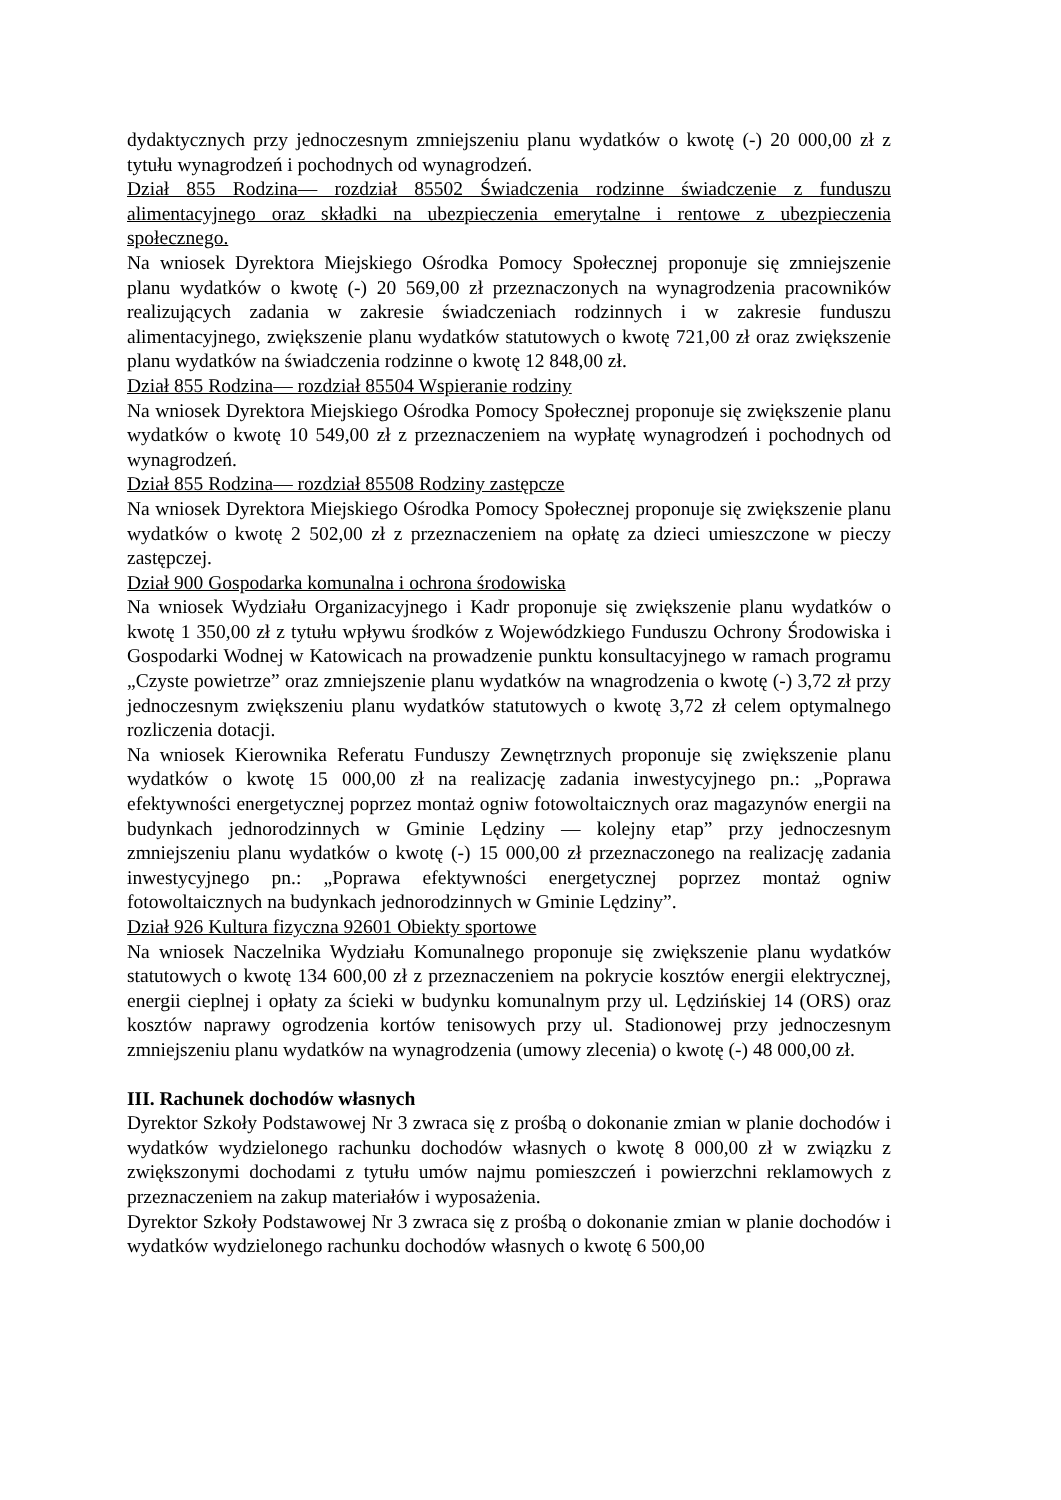dydaktycznych przy jednoczesnym zmniejszeniu planu wydatków o kwotę (-) 20 000,00 zł z tytułu wynagrodzeń i pochodnych od wynagrodzeń.
Dział 855 Rodzina— rozdział 85502 Świadczenia rodzinne świadczenie z funduszu alimentacyjnego oraz składki na ubezpieczenia emerytalne i rentowe z ubezpieczenia społecznego.
Na wniosek Dyrektora Miejskiego Ośrodka Pomocy Społecznej proponuje się zmniejszenie planu wydatków o kwotę (-) 20 569,00 zł przeznaczonych na wynagrodzenia pracowników realizujących zadania w zakresie świadczeniach rodzinnych i w zakresie funduszu alimentacyjnego, zwiększenie planu wydatków statutowych o kwotę 721,00 zł oraz zwiększenie planu wydatków na świadczenia rodzinne o kwotę 12 848,00 zł.
Dział 855 Rodzina— rozdział 85504 Wspieranie rodziny
Na wniosek Dyrektora Miejskiego Ośrodka Pomocy Społecznej proponuje się zwiększenie planu wydatków o kwotę 10 549,00 zł z przeznaczeniem na wypłatę wynagrodzeń i pochodnych od wynagrodzeń.
Dział 855 Rodzina— rozdział 85508 Rodziny zastępcze
Na wniosek Dyrektora Miejskiego Ośrodka Pomocy Społecznej proponuje się zwiększenie planu wydatków o kwotę 2 502,00 zł z przeznaczeniem na opłatę za dzieci umieszczone w pieczy zastępczej.
Dział 900 Gospodarka komunalna i ochrona środowiska
Na wniosek Wydziału Organizacyjnego i Kadr proponuje się zwiększenie planu wydatków o kwotę 1 350,00 zł z tytułu wpływu środków z Wojewódzkiego Funduszu Ochrony Środowiska i Gospodarki Wodnej w Katowicach na prowadzenie punktu konsultacyjnego w ramach programu „Czyste powietrze” oraz zmniejszenie planu wydatków na wnagrodzenia o kwotę (-) 3,72 zł przy jednoczesnym zwiększeniu planu wydatków statutowych o kwotę 3,72 zł celem optymalnego rozliczenia dotacji.
Na wniosek Kierownika Referatu Funduszy Zewnętrznych proponuje się zwiększenie planu wydatków o kwotę 15 000,00 zł na realizację zadania inwestycyjnego pn.: „Poprawa efektywności energetycznej poprzez montaż ogniw fotowoltaicznych oraz magazynów energii na budynkach jednorodzinnych w Gminie Lędziny — kolejny etap” przy jednoczesnym zmniejszeniu planu wydatków o kwotę (-) 15 000,00 zł przeznaczonego na realizację zadania inwestycyjnego pn.: „Poprawa efektywności energetycznej poprzez montaż ogniw fotowoltaicznych na budynkach jednorodzinnych w Gminie Lędziny”.
Dział 926 Kultura fizyczna 92601 Obiekty sportowe
Na wniosek Naczelnika Wydziału Komunalnego proponuje się zwiększenie planu wydatków statutowych o kwotę 134 600,00 zł z przeznaczeniem na pokrycie kosztów energii elektrycznej, energii cieplnej i opłaty za ścieki w budynku komunalnym przy ul. Lędzińskiej 14 (ORS) oraz kosztów naprawy ogrodzenia kortów tenisowych przy ul. Stadionowej przy jednoczesnym zmniejszeniu planu wydatków na wynagrodzenia (umowy zlecenia) o kwotę (-) 48 000,00 zł.
III. Rachunek dochodów własnych
Dyrektor Szkoły Podstawowej Nr 3 zwraca się z prośbą o dokonanie zmian w planie dochodów i wydatków wydzielonego rachunku dochodów własnych o kwotę 8 000,00 zł w związku z zwiększonymi dochodami z tytułu umów najmu pomieszczeń i powierzchni reklamowych z przeznaczeniem na zakup materiałów i wyposażenia.
Dyrektor Szkoły Podstawowej Nr 3 zwraca się z prośbą o dokonanie zmian w planie dochodów i wydatków wydzielonego rachunku dochodów własnych o kwotę 6 500,00